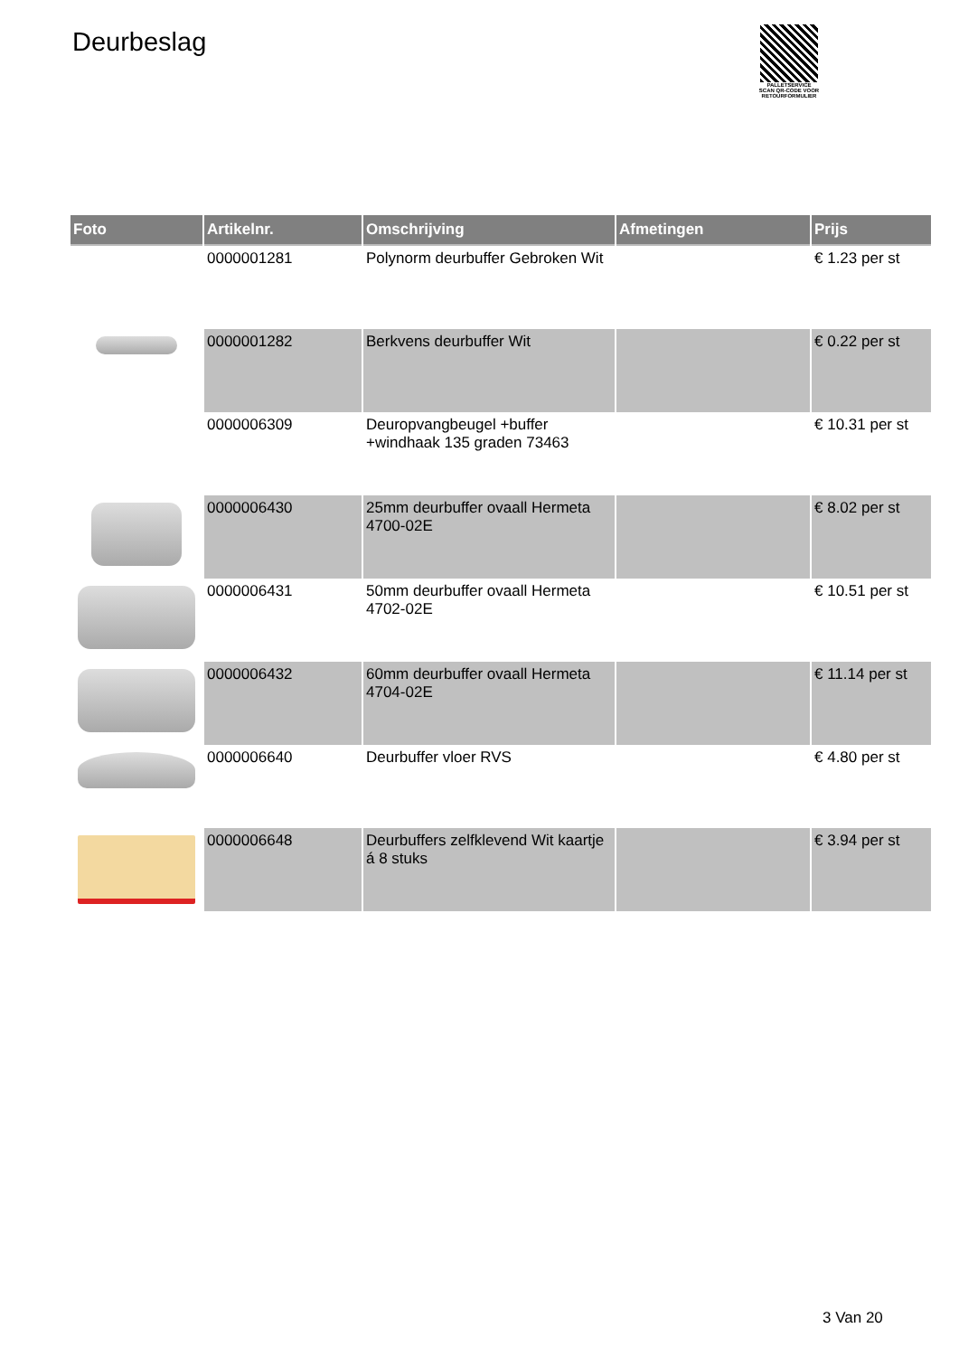Deurbeslag
PALLETSERVICE
SCAN QR-CODE VOOR RETOURFORMULIER
| Foto | Artikelnr. | Omschrijving | Afmetingen | Prijs |
| --- | --- | --- | --- | --- |
| | 0000001281 | Polynorm deurbuffer Gebroken Wit | | € 1.23 per st |
| | 0000001282 | Berkvens deurbuffer Wit | | € 0.22 per st |
| | 0000006309 | Deuropvangbeugel +buffer +windhaak 135 graden 73463 | | € 10.31 per st |
| | 0000006430 | 25mm deurbuffer ovaall Hermeta 4700-02E | | € 8.02 per st |
| | 0000006431 | 50mm deurbuffer ovaall Hermeta 4702-02E | | € 10.51 per st |
| | 0000006432 | 60mm deurbuffer ovaall Hermeta 4704-02E | | € 11.14 per st |
| | 0000006640 | Deurbuffer vloer RVS | | € 4.80 per st |
| | 0000006648 | Deurbuffers zelfklevend Wit kaartje á 8 stuks | | € 3.94 per st |
3 Van 20